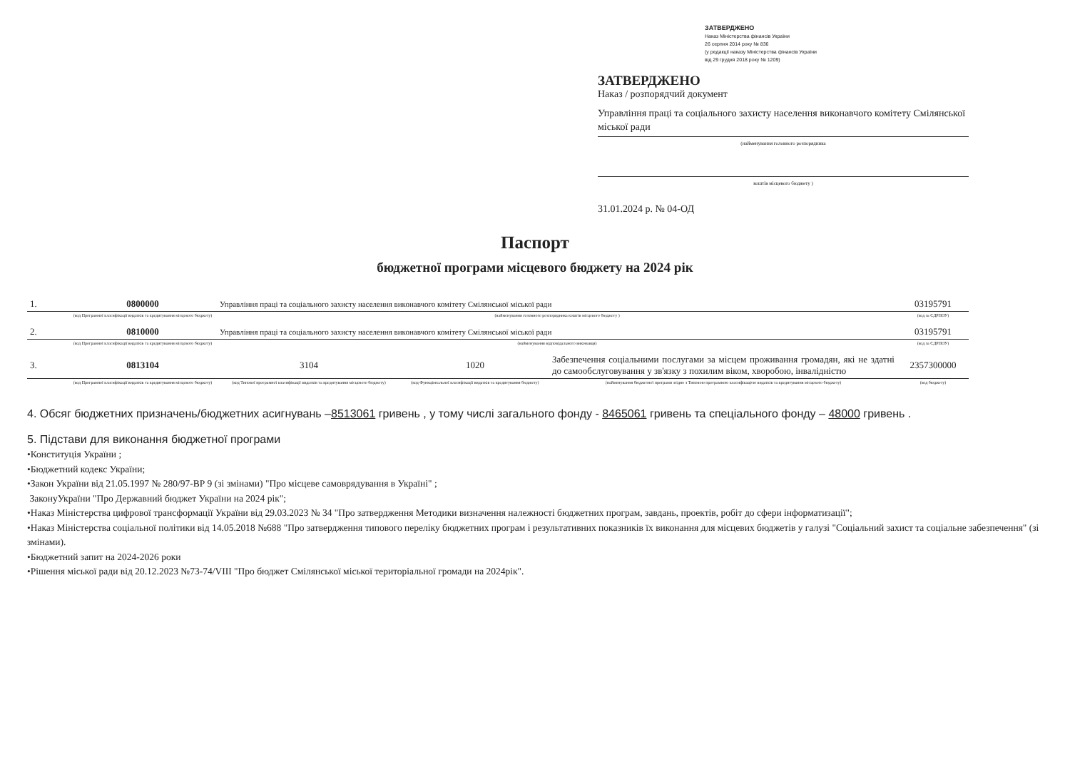ЗАТВЕРДЖЕНО
Наказ Міністерства фінансів України
26 серпня 2014 року № 836
(у редакції наказу Міністерства фінансів України
від 29 грудня 2018 року № 1209)
ЗАТВЕРДЖЕНО
Наказ / розпорядчий документ
Управління праці та соціального захисту населення виконавчого комітету Смілянської міської ради
(найменування головного розпорядника
коштів місцевого бюджету )
31.01.2024 р. № 04-ОД
Паспорт
бюджетної програми місцевого бюджету на 2024 рік
| 1. | 0800000 | Управління праці та соціального захисту населення виконавчого комітету Смілянської міської ради | | | 03195791 |
| | (код Програмної класифікації видатків та кредитування місцевого бюджету) | (найменування головного розпорядника коштів місцевого бюджету ) | | | (код за ЄДРПОУ) |
| 2. | 0810000 | Управління праці та соціального захисту населення виконавчого комітету Смілянської міської ради | | | 03195791 |
| | (код Програмної класифікації видатків та кредитування місцевого бюджету) | (найменування відповідального виконавця) | | | (код за ЄДРПОУ) |
| 3. | 0813104 | 3104 | 1020 | Забезпечення соціальними послугами за місцем проживання громадян, які не здатні до самообслуговування у зв'язку з похилим віком, хворобою, інвалідністю | 2357300000 |
| | (код Програмної класифікації видатків та кредитування місцевого бюджету) | (код Типової програмної класифікації видатків та кредитування місцевого бюджету) | (код Функціональної класифікації видатків та кредитування бюджету) | (найменування бюджетної програми згідно з Типовою програмною класифікацією видатків та кредитування місцевого бюджету) | (код бюджету) |
4. Обсяг бюджетних призначень/бюджетних асигнувань –8513061 гривень , у тому числі загального фонду - 8465061 гривень та спеціального фонду – 48000 гривень .
5. Підстави для виконання бюджетної програми
•Конституція України ;
•Бюджетний кодекс України;
•Закон України від 21.05.1997 № 280/97-ВР 9 (зі змінами) "Про місцеве самоврядування в Україні" ;
ЗаконуУкраїни "Про Державний бюджет України на 2024 рік";
•Наказ Міністерства цифрової трансформації України від 29.03.2023 № 34 "Про затвердження Методики визначення належності бюджетних програм, завдань, проектів, робіт до сфери інформатизації";
•Наказ Міністерства соціальної політики від 14.05.2018 №688 "Про затвердження типового переліку бюджетних програм і результативних показників їх виконання для місцевих бюджетів у галузі "Соціальний захист та соціальне забезпечення" (зі змінами).
•Бюджетний запит на 2024-2026 роки
•Рішення міської ради від 20.12.2023 №73-74/VIII "Про бюджет Смілянської міської територіальної громади на 2024рік".